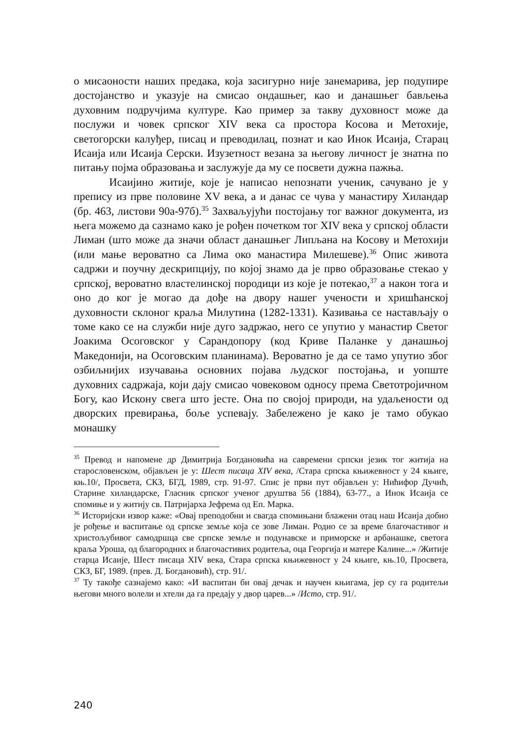о мисаоности наших предака, која засигурно није занемарива, јер подупире достојанство и указује на смисао ондашњег, као и данашњег бављења духовним подручјима културе. Као пример за такву духовност може да послужи и човек српског XIV века са простора Косова и Метохије, светогорски калуђер, писац и преводилац, познат и као Инок Исаија, Старац Исаија или Исаија Серски. Изузетност везана за његову личност је знатна по питању појма образовања и заслужује да му се посвети дужна пажња.
Исаијино житије, које је написао непознати ученик, сачувано је у препису из прве половине XV века, а и данас се чува у манастиру Хиландар (бр. 463, листови 90а-97б).<sup>35</sup> Захваљујући постојању тог важног документа, из њега можемо да сазнамо како је рођен почетком тог XIV века у српској области Лиман (што може да значи област данашњег Липљана на Косову и Метохији (или мање вероватно са Лима око манастира Милешеве).<sup>36</sup> Опис живота садржи и поучну дескрипцију, по којој знамо да је прво образовање стекао у српској, вероватно властелинској породици из које је потекао,<sup>37</sup> а након тога и оно до ког је могао да дође на двору нашег учености и хришћанској духовности склоног краља Милутина (1282-1331). Казивања се настављају о томе како се на служби није дуго задржао, него се упутио у манастир Светог Јоакима Осоговског у Сарандопору (код Криве Паланке у данашњој Македонији, на Осоговским планинама). Вероватно је да се тамо упутио због озбиљнијих изучавања основних појава људског постојања, и уопште духовних садржаја, који дају смисао човековом односу према Светотројичном Богу, као Искону свега што јесте. Она по својој природи, на удаљености од дворских превирања, боље успевају. Забележено је како је тамо обукао монашку
<sup>35</sup> Превод и напомене др Димитрија Богдановића на савремени српски језик тог житија на старословенском, објављен је у: Шест писаца XIV века, /Стара српска књижевност у 24 књиге, књ.10/, Просвета, СКЗ, БГД, 1989, стр. 91-97. Спис је први пут објављен у: Нићифор Дучић, Старине хиландарске, Гласник српског ученог друштва 56 (1884), 63-77., а Инок Исаија се спомиње и у житију св. Патријарха Јефрема од Еп. Марка.
<sup>36</sup> Историјски извор каже: «Овај преподобни и свагда спомињани блажени отац наш Исаија добио је рођење и васпитање од српске земље која се зове Лиман. Родио се за време благочастивог и христољубивог самодршца све српске земље и подунавске и приморске и арбанашке, светога краља Уроша, од благородних и благочастивих родитеља, оца Георгија и матере Калине...» /Житије старца Исаије, Шест писаца XIV века, Стара српска књижевност у 24 књиге, књ.10, Просвета, СКЗ, БГ, 1989. (прев. Д. Богдановић), стр. 91/.
<sup>37</sup> Ту такође сазнајемо како: «И васпитан би овај дечак и научен књигама, јер су га родитељи његови много волели и хтели да га предају у двор царев...» /Исто, стр. 91/.
240